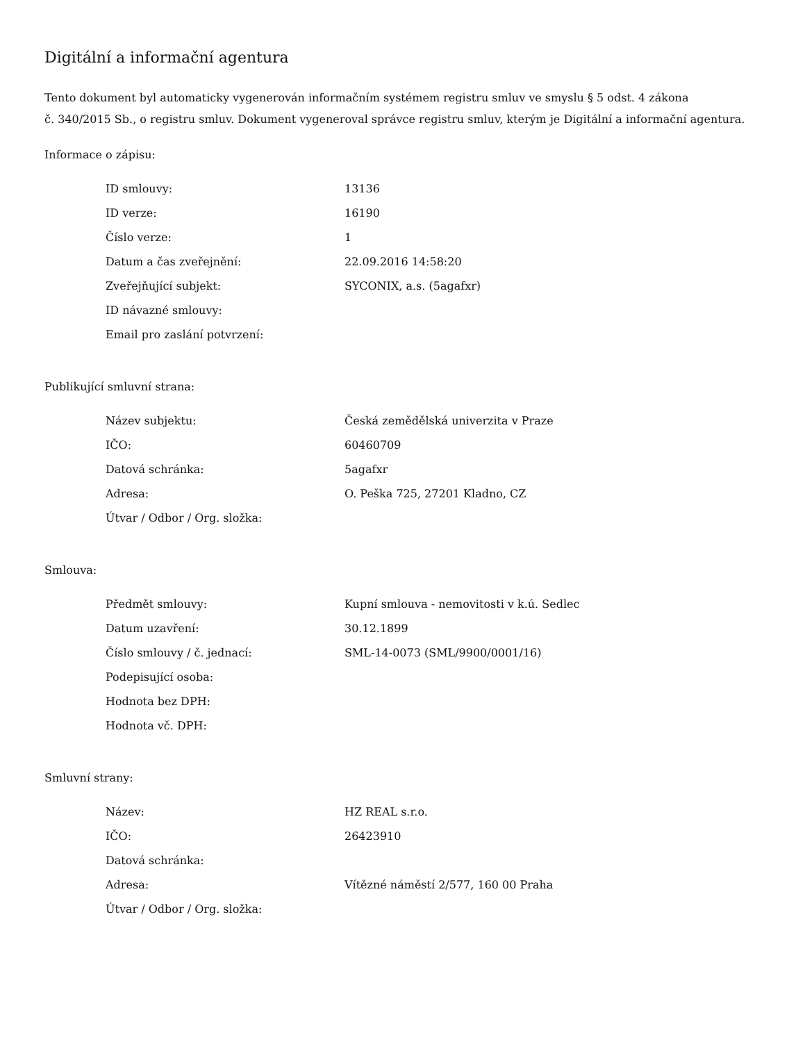Digitální a informační agentura
Tento dokument byl automaticky vygenerován informačním systémem registru smluv ve smyslu § 5 odst. 4 zákona
č. 340/2015 Sb., o registru smluv. Dokument vygeneroval správce registru smluv, kterým je Digitální a informační agentura.
Informace o zápisu:
| ID smlouvy: | 13136 |
| ID verze: | 16190 |
| Číslo verze: | 1 |
| Datum a čas zveřejnění: | 22.09.2016 14:58:20 |
| Zveřejňující subjekt: | SYCONIX, a.s. (5agafxr) |
| ID návazné smlouvy: | |
| Email pro zaslání potvrzení: | |
Publikující smluvní strana:
| Název subjektu: | Česká zemědělská univerzita v Praze |
| IČO: | 60460709 |
| Datová schránka: | 5agafxr |
| Adresa: | O. Peška 725, 27201 Kladno, CZ |
| Útvar / Odbor / Org. složka: | |
Smlouva:
| Předmět smlouvy: | Kupní smlouva - nemovitosti v k.ú. Sedlec |
| Datum uzavření: | 30.12.1899 |
| Číslo smlouvy / č. jednací: | SML-14-0073 (SML/9900/0001/16) |
| Podepisující osoba: | |
| Hodnota bez DPH: | |
| Hodnota vč. DPH: | |
Smluvní strany:
| Název: | HZ REAL s.r.o. |
| IČO: | 26423910 |
| Datová schránka: | |
| Adresa: | Vítězné náměstí 2/577, 160 00 Praha |
| Útvar / Odbor / Org. složka: | |